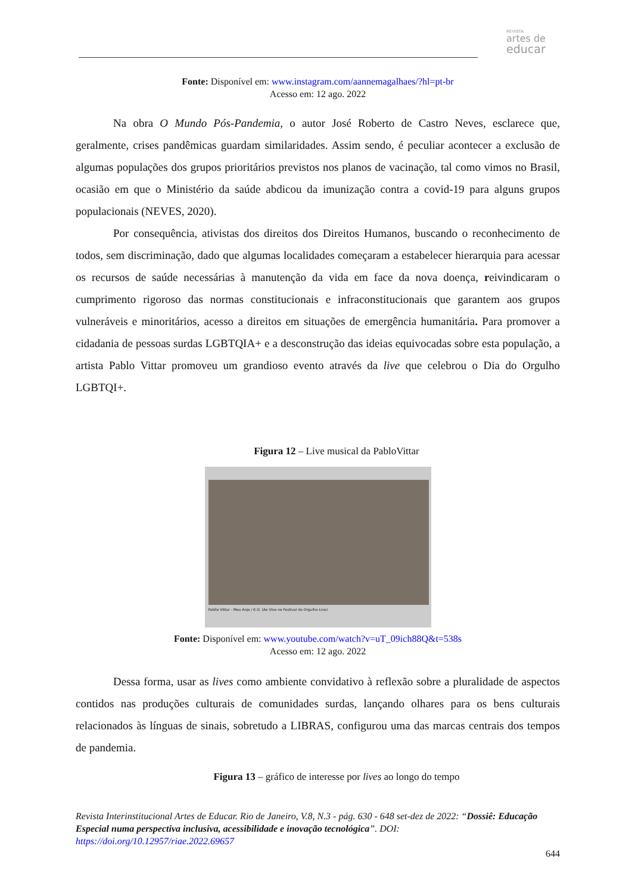REVISTA
artes de
educar
Fonte: Disponível em: www.instagram.com/aannemagalhaes/?hl=pt-br
Acesso em: 12 ago. 2022
Na obra O Mundo Pós-Pandemia, o autor José Roberto de Castro Neves, esclarece que, geralmente, crises pandêmicas guardam similaridades. Assim sendo, é peculiar acontecer a exclusão de algumas populações dos grupos prioritários previstos nos planos de vacinação, tal como vimos no Brasil, ocasião em que o Ministério da saúde abdicou da imunização contra a covid-19 para alguns grupos populacionais (NEVES, 2020).
Por consequência, ativistas dos direitos dos Direitos Humanos, buscando o reconhecimento de todos, sem discriminação, dado que algumas localidades começaram a estabelecer hierarquia para acessar os recursos de saúde necessárias à manutenção da vida em face da nova doença, reivindicaram o cumprimento rigoroso das normas constitucionais e infraconstitucionais que garantem aos grupos vulneráveis e minoritários, acesso a direitos em situações de emergência humanitária. Para promover a cidadania de pessoas surdas LGBTQIA+ e a desconstrução das ideias equivocadas sobre esta população, a artista Pablo Vittar promoveu um grandioso evento através da live que celebrou o Dia do Orgulho LGBTQI+.
Figura 12 – Live musical da PabloVittar
Pabllo Vittar - Meu Anjo / K.O. (Ao Vivo no Festival do Orgulho Live)
Fonte: Disponível em: www.youtube.com/watch?v=uT_09ich88Q&t=538s
Acesso em: 12 ago. 2022
Dessa forma, usar as lives como ambiente convidativo à reflexão sobre a pluralidade de aspectos contidos nas produções culturais de comunidades surdas, lançando olhares para os bens culturais relacionados às línguas de sinais, sobretudo a LIBRAS, configurou uma das marcas centrais dos tempos de pandemia.
Figura 13 – gráfico de interesse por lives ao longo do tempo
Revista Interinstitucional Artes de Educar. Rio de Janeiro, V.8, N.3 - pág. 630 - 648 set-dez de 2022: “Dossiê: Educação Especial numa perspectiva inclusiva, acessibilidade e inovação tecnológica”. DOI: https://doi.org/10.12957/riae.2022.69657
644